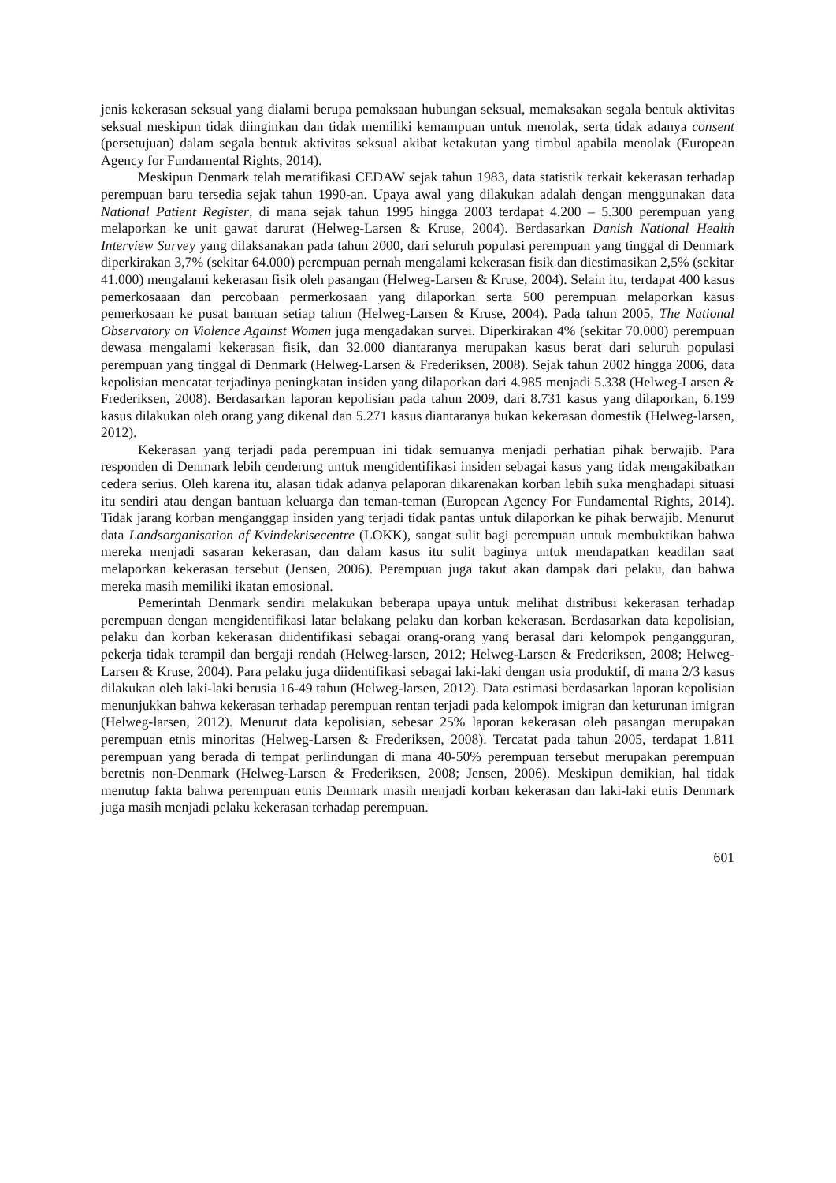jenis kekerasan seksual yang dialami berupa pemaksaan hubungan seksual, memaksakan segala bentuk aktivitas seksual meskipun tidak diinginkan dan tidak memiliki kemampuan untuk menolak, serta tidak adanya consent (persetujuan) dalam segala bentuk aktivitas seksual akibat ketakutan yang timbul apabila menolak (European Agency for Fundamental Rights, 2014).
Meskipun Denmark telah meratifikasi CEDAW sejak tahun 1983, data statistik terkait kekerasan terhadap perempuan baru tersedia sejak tahun 1990-an. Upaya awal yang dilakukan adalah dengan menggunakan data National Patient Register, di mana sejak tahun 1995 hingga 2003 terdapat 4.200 – 5.300 perempuan yang melaporkan ke unit gawat darurat (Helweg-Larsen & Kruse, 2004). Berdasarkan Danish National Health Interview Survey yang dilaksanakan pada tahun 2000, dari seluruh populasi perempuan yang tinggal di Denmark diperkirakan 3,7% (sekitar 64.000) perempuan pernah mengalami kekerasan fisik dan diestimasikan 2,5% (sekitar 41.000) mengalami kekerasan fisik oleh pasangan (Helweg-Larsen & Kruse, 2004). Selain itu, terdapat 400 kasus pemerkosaaan dan percobaan permerkosaan yang dilaporkan serta 500 perempuan melaporkan kasus pemerkosaan ke pusat bantuan setiap tahun (Helweg-Larsen & Kruse, 2004). Pada tahun 2005, The National Observatory on Violence Against Women juga mengadakan survei. Diperkirakan 4% (sekitar 70.000) perempuan dewasa mengalami kekerasan fisik, dan 32.000 diantaranya merupakan kasus berat dari seluruh populasi perempuan yang tinggal di Denmark (Helweg-Larsen & Frederiksen, 2008). Sejak tahun 2002 hingga 2006, data kepolisian mencatat terjadinya peningkatan insiden yang dilaporkan dari 4.985 menjadi 5.338 (Helweg-Larsen & Frederiksen, 2008). Berdasarkan laporan kepolisian pada tahun 2009, dari 8.731 kasus yang dilaporkan, 6.199 kasus dilakukan oleh orang yang dikenal dan 5.271 kasus diantaranya bukan kekerasan domestik (Helweg-larsen, 2012).
Kekerasan yang terjadi pada perempuan ini tidak semuanya menjadi perhatian pihak berwajib. Para responden di Denmark lebih cenderung untuk mengidentifikasi insiden sebagai kasus yang tidak mengakibatkan cedera serius. Oleh karena itu, alasan tidak adanya pelaporan dikarenakan korban lebih suka menghadapi situasi itu sendiri atau dengan bantuan keluarga dan teman-teman (European Agency For Fundamental Rights, 2014). Tidak jarang korban menganggap insiden yang terjadi tidak pantas untuk dilaporkan ke pihak berwajib. Menurut data Landsorganisation af Kvindekrisecentre (LOKK), sangat sulit bagi perempuan untuk membuktikan bahwa mereka menjadi sasaran kekerasan, dan dalam kasus itu sulit baginya untuk mendapatkan keadilan saat melaporkan kekerasan tersebut (Jensen, 2006). Perempuan juga takut akan dampak dari pelaku, dan bahwa mereka masih memiliki ikatan emosional.
Pemerintah Denmark sendiri melakukan beberapa upaya untuk melihat distribusi kekerasan terhadap perempuan dengan mengidentifikasi latar belakang pelaku dan korban kekerasan. Berdasarkan data kepolisian, pelaku dan korban kekerasan diidentifikasi sebagai orang-orang yang berasal dari kelompok pengangguran, pekerja tidak terampil dan bergaji rendah (Helweg-larsen, 2012; Helweg-Larsen & Frederiksen, 2008; Helweg-Larsen & Kruse, 2004). Para pelaku juga diidentifikasi sebagai laki-laki dengan usia produktif, di mana 2/3 kasus dilakukan oleh laki-laki berusia 16-49 tahun (Helweg-larsen, 2012). Data estimasi berdasarkan laporan kepolisian menunjukkan bahwa kekerasan terhadap perempuan rentan terjadi pada kelompok imigran dan keturunan imigran (Helweg-larsen, 2012). Menurut data kepolisian, sebesar 25% laporan kekerasan oleh pasangan merupakan perempuan etnis minoritas (Helweg-Larsen & Frederiksen, 2008). Tercatat pada tahun 2005, terdapat 1.811 perempuan yang berada di tempat perlindungan di mana 40-50% perempuan tersebut merupakan perempuan beretnis non-Denmark (Helweg-Larsen & Frederiksen, 2008; Jensen, 2006). Meskipun demikian, hal tidak menutup fakta bahwa perempuan etnis Denmark masih menjadi korban kekerasan dan laki-laki etnis Denmark juga masih menjadi pelaku kekerasan terhadap perempuan.
601